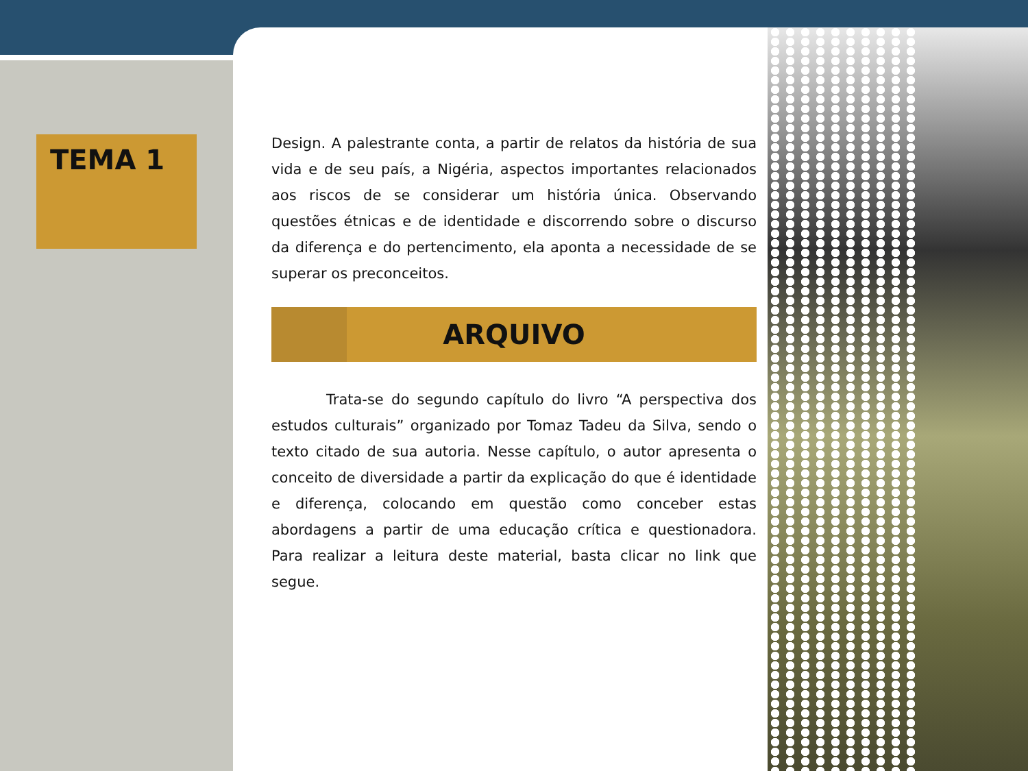TEMA 1
Design. A palestrante conta, a partir de relatos da história de sua vida e de seu país, a Nigéria, aspectos importantes relacionados aos riscos de se considerar um história única. Observando questões étnicas e de identidade e discorrendo sobre o discurso da diferença e do pertencimento, ela aponta a necessidade de se superar os preconceitos.
ARQUIVO
Trata-se do segundo capítulo do livro “A perspectiva dos estudos culturais” organizado por Tomaz Tadeu da Silva, sendo o texto citado de sua autoria. Nesse capítulo, o autor apresenta o conceito de diversidade a partir da explicação do que é identidade e diferença, colocando em questão como conceber estas abordagens a partir de uma educação crítica e questionadora. Para realizar a leitura deste material, basta clicar no link que segue.